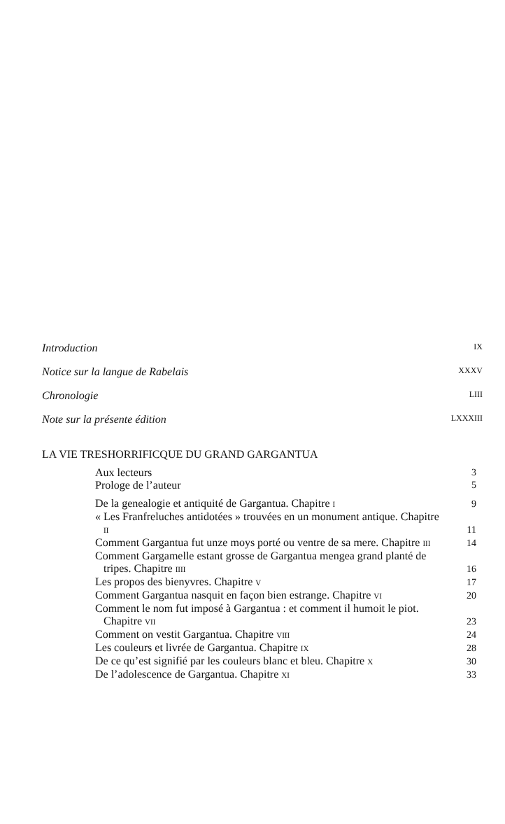Introduction IX
Notice sur la langue de Rabelais XXXV
Chronologie LIII
Note sur la présente édition LXXXIII
LA VIE TRESHORRIFICQUE DU GRAND GARGANTUA
Aux lecteurs
3
Prologe de l’auteur
5
De la genealogie et antiquité de Gargantua. Chapitre I
9
« Les Franfreluches antidotées » trouvées en un monument antique. Chapitre II
11
Comment Gargantua fut unze moys porté ou ventre de sa mere. Chapitre III
14
Comment Gargamelle estant grosse de Gargantua mengea grand planté de tripes. Chapitre IIII
16
Les propos des bienyvres. Chapitre V
17
Comment Gargantua nasquit en façon bien estrange. Chapitre VI
20
Comment le nom fut imposé à Gargantua : et comment il humoit le piot. Chapitre VII
23
Comment on vestit Gargantua. Chapitre VIII
24
Les couleurs et livrée de Gargantua. Chapitre IX
28
De ce qu’est signifié par les couleurs blanc et bleu. Chapitre X
30
De l’adolescence de Gargantua. Chapitre XI
33